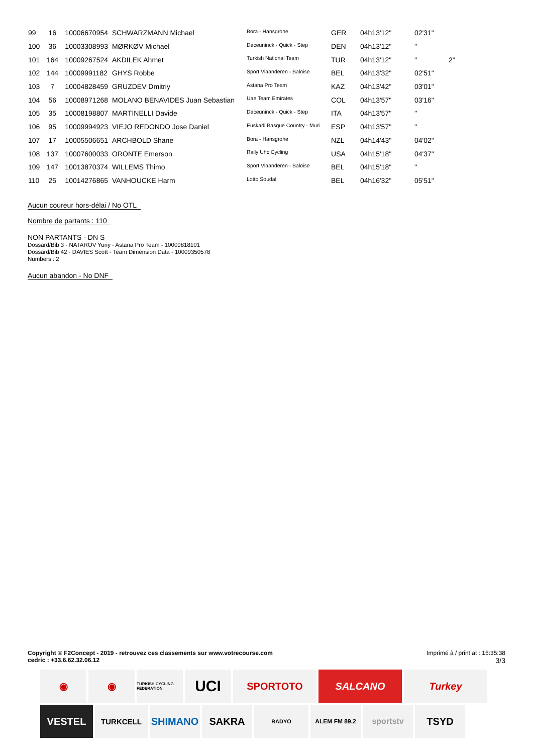| 99 | 16 | 10006670954 | SCHWARZMANN Michael | Bora - Hansgrohe | GER | 04h13'12'' | 02'31'' | |
| 100 | 36 | 10003308993 | MØRKØV Michael | Deceuninck - Quick - Step | DEN | 04h13'12'' | '' | |
| 101 | 164 | 10009267524 | AKDILEK Ahmet | Turkish National Team | TUR | 04h13'12'' | '' | 2'' |
| 102 | 144 | 10009991182 | GHYS Robbe | Sport Vlaanderen - Baloise | BEL | 04h13'32'' | 02'51'' | |
| 103 | 7 | 10004828459 | GRUZDEV Dmitriy | Astana Pro Team | KAZ | 04h13'42'' | 03'01'' | |
| 104 | 56 | 10008971268 | MOLANO BENAVIDES Juan Sebastian | Uae Team Emirates | COL | 04h13'57'' | 03'16'' | |
| 105 | 35 | 10008198807 | MARTINELLI Davide | Deceuninck - Quick - Step | ITA | 04h13'57'' | '' | |
| 106 | 95 | 10009994923 | VIEJO REDONDO Jose Daniel | Euskadi Basque Country - Muri | ESP | 04h13'57'' | '' | |
| 107 | 17 | 10005506651 | ARCHBOLD Shane | Bora - Hansgrohe | NZL | 04h14'43'' | 04'02'' | |
| 108 | 137 | 10007600033 | ORONTE Emerson | Rally Uhc Cycling | USA | 04h15'18'' | 04'37'' | |
| 109 | 147 | 10013870374 | WILLEMS Thimo | Sport Vlaanderen - Baloise | BEL | 04h15'18'' | '' | |
| 110 | 25 | 10014276865 | VANHOUCKE Harm | Lotto Soudal | BEL | 04h16'32'' | 05'51'' | |
Aucun coureur hors-délai / No OTL
Nombre de partants : 110
NON PARTANTS - DN S
Dossard/Bib 3 - NATAROV Yuriy - Astana Pro Team - 10009818101
Dossard/Bib 42 - DAVIES Scott - Team Dimension Data - 10009350578
Numbers : 2
Aucun abandon - No DNF
Imprimé à / print at : 15:35:38
3/3
Copyright © F2Concept - 2019 - retrouvez ces classements sur www.votrecourse.com
cedric : +33.6.62.32.06.12
◉
◉
TURKISH CYCLING FEDERATION
UCI
SPORTOTO
SALCANO
Turkey
VESTEL
TURKCELL
SHIMANO
SAKRA
RADYO
ALEM FM 89.2
sportstv
TSYD